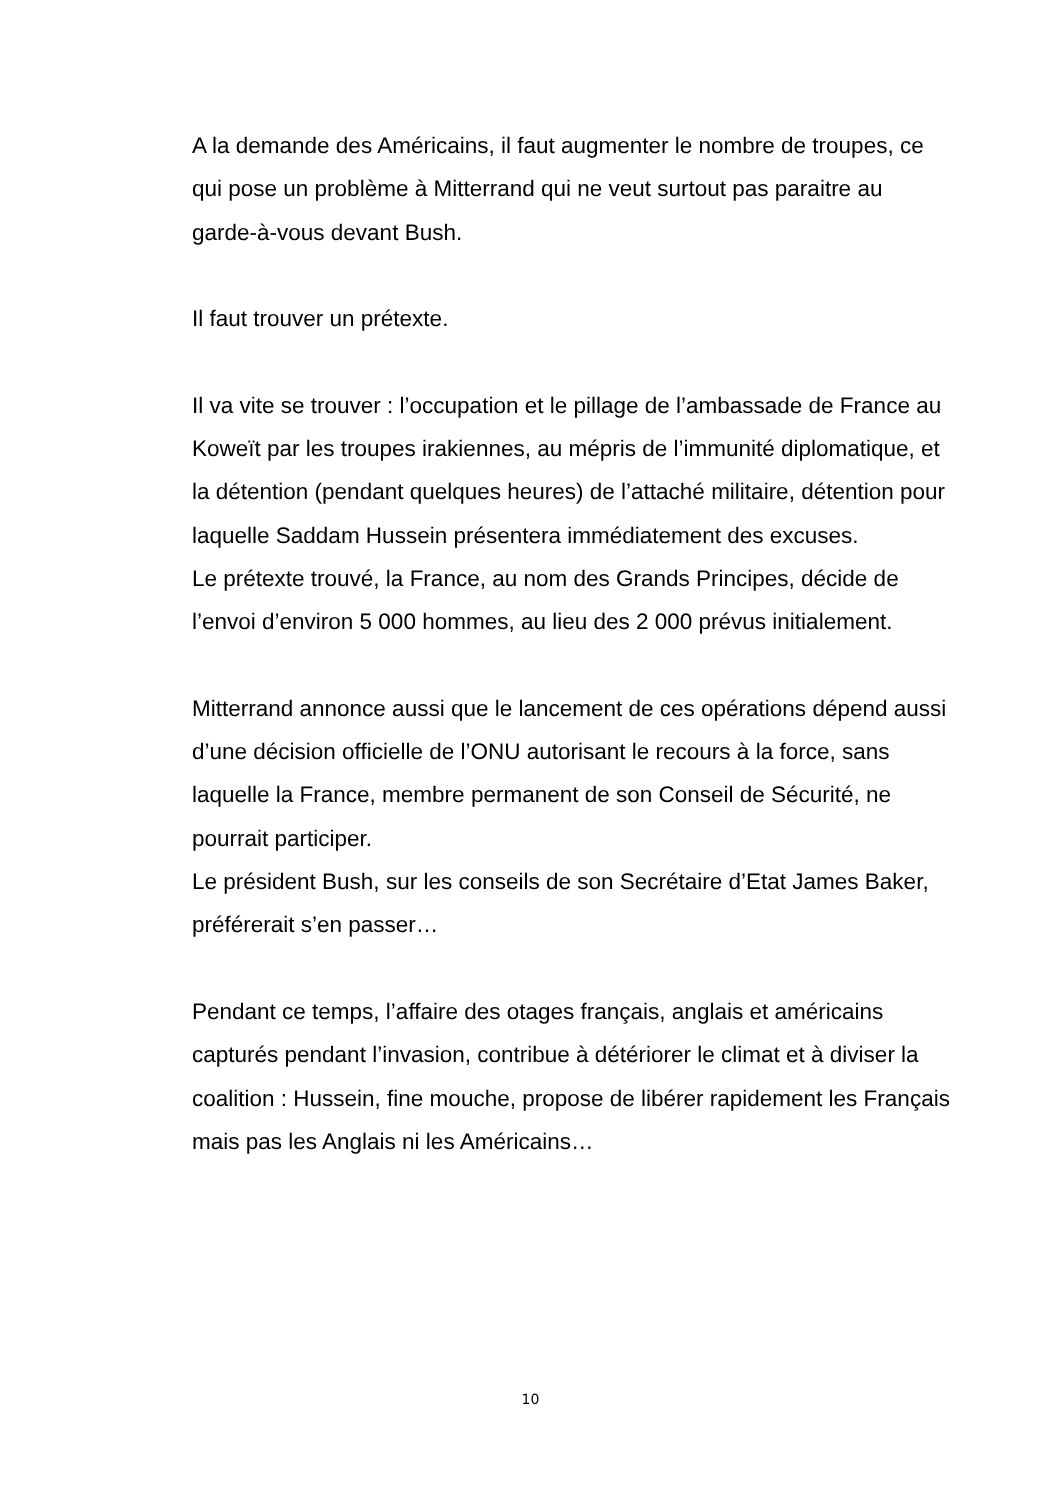A la demande des Américains, il faut augmenter le nombre de troupes, ce qui pose un problème à Mitterrand qui ne veut surtout pas paraitre au garde-à-vous devant Bush.
Il faut trouver un prétexte.
Il va vite se trouver : l’occupation et le pillage de l’ambassade de France au Koweït par les troupes irakiennes, au mépris de l’immunité diplomatique, et la détention (pendant quelques heures) de l’attaché militaire, détention pour laquelle Saddam Hussein présentera immédiatement des excuses.
Le prétexte trouvé, la France, au nom des Grands Principes, décide de l’envoi d’environ 5 000 hommes, au lieu des 2 000 prévus initialement.
Mitterrand annonce aussi que le lancement de ces opérations dépend aussi d’une décision officielle de l’ONU autorisant le recours à la force, sans laquelle la France, membre permanent de son Conseil de Sécurité, ne pourrait participer.
Le président Bush, sur les conseils de son Secrétaire d’Etat James Baker, préférerait s’en passer…
Pendant ce temps, l’affaire des otages français, anglais et américains capturés pendant l’invasion, contribue à détériorer le climat et à diviser la coalition : Hussein, fine mouche, propose de libérer rapidement les Français mais pas les Anglais ni les Américains…
10